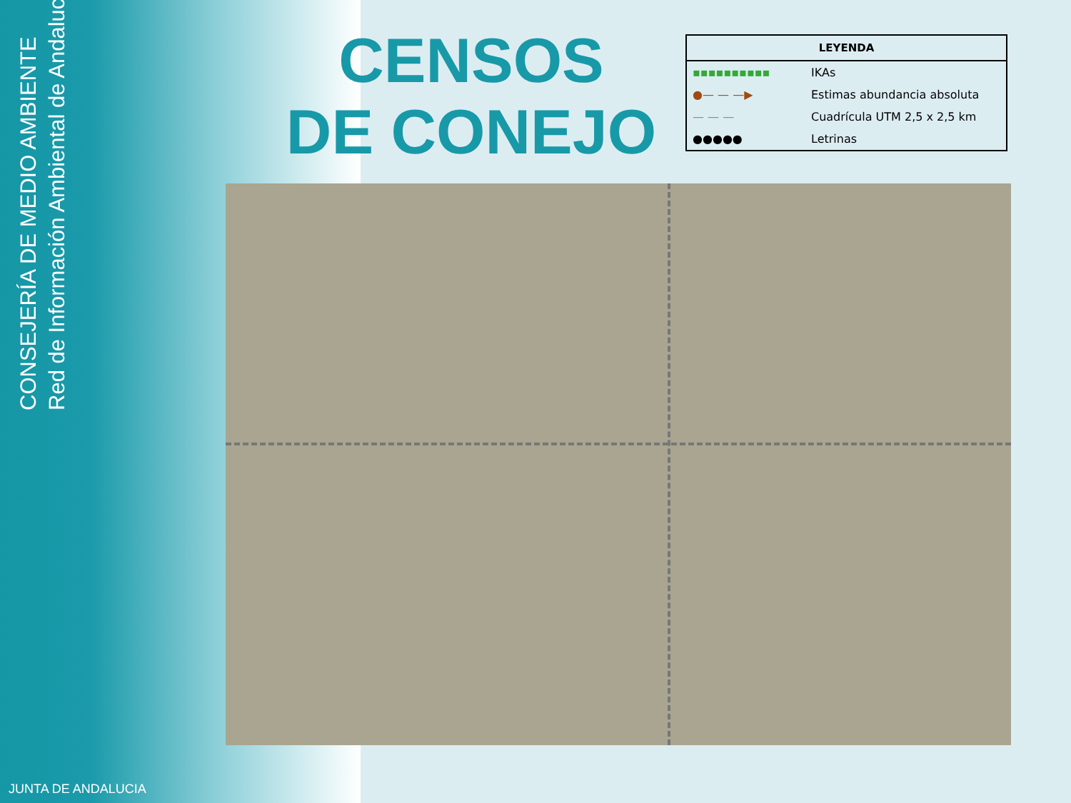CONSEJERÍA DE MEDIO AMBIENTE
Red de Información Ambiental de Andalucía
CENSOS
DE CONEJO
| LEYENDA | |
| --- | --- |
| ▪▪▪▪▪▪▪▪▪▪ | IKAs |
| ●— — —▶ | Estimas abundancia absoluta |
| — — — | Cuadrícula UTM 2,5 x 2,5 km |
| ●●●●● | Letrinas |
JUNTA DE ANDALUCIA